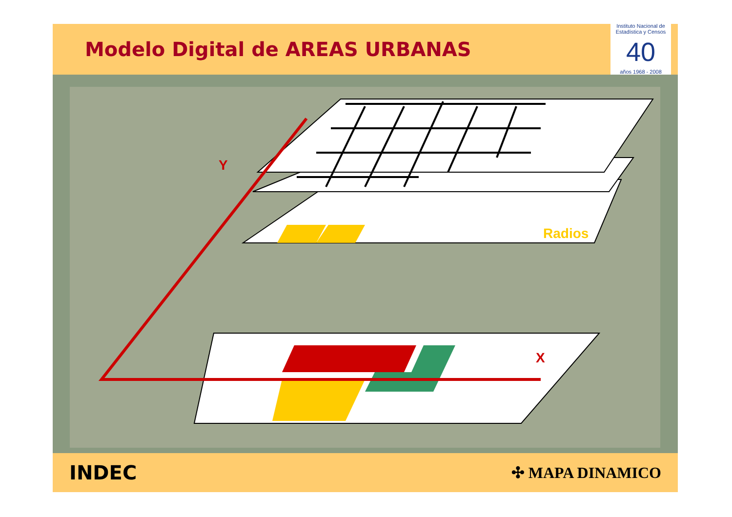Modelo Digital de AREAS URBANAS
Instituto Nacional de Estadística y Censos
40
años 1968 - 2008
Y
Radios
X
INDEC ✣ MAPA DINAMICO